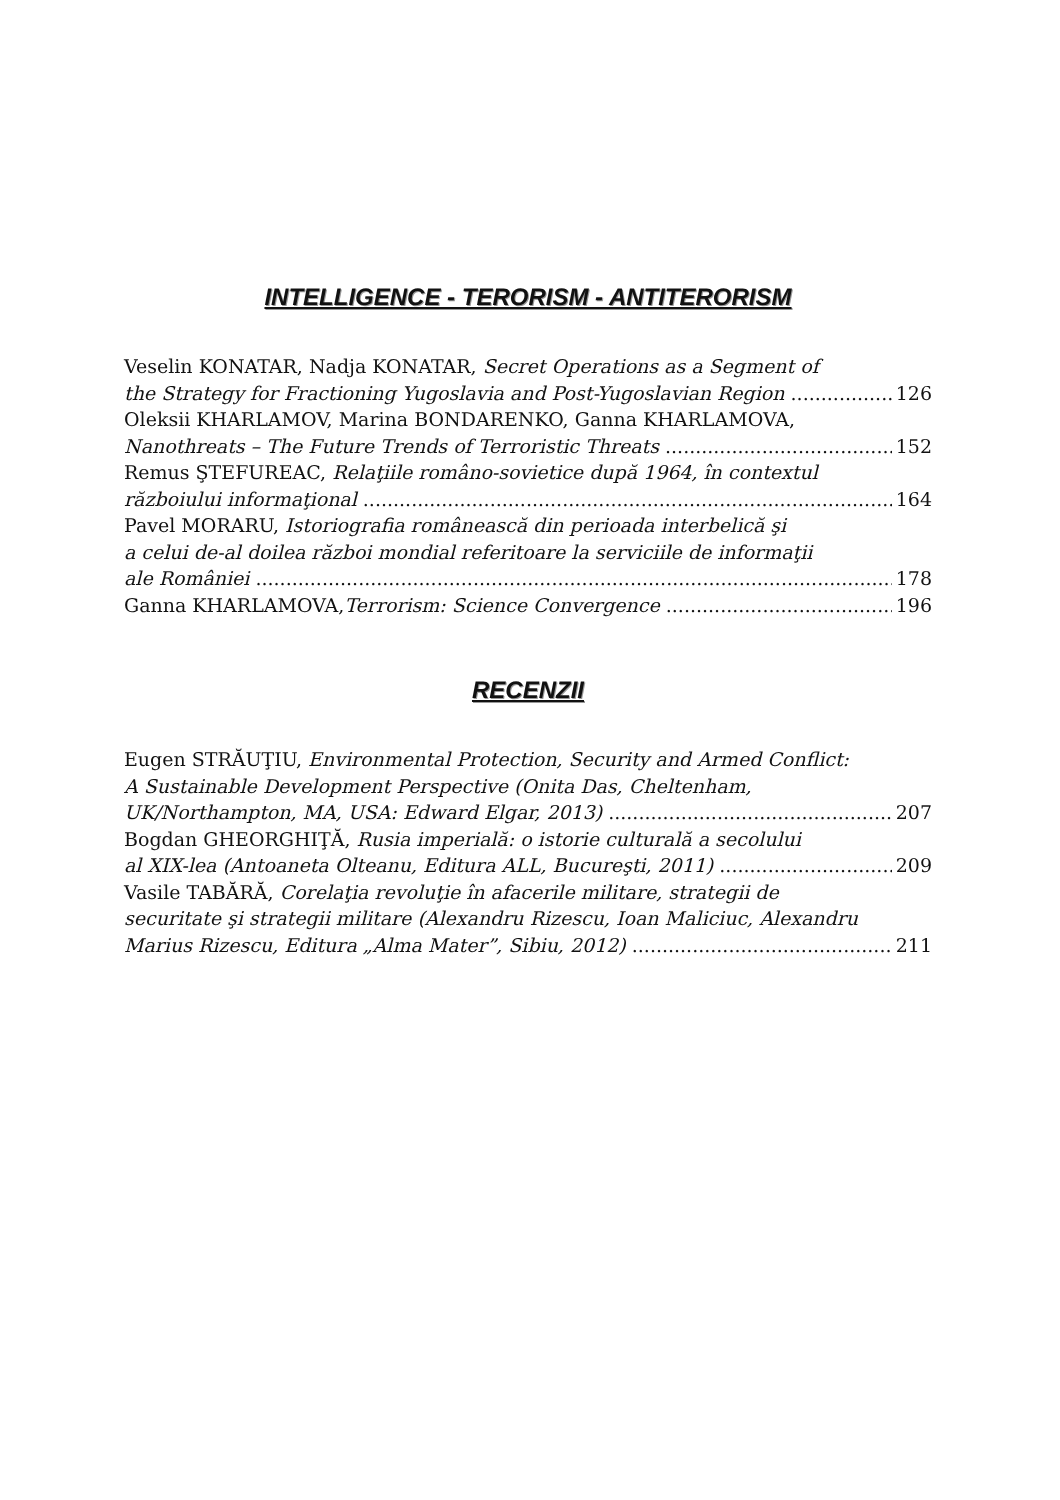INTELLIGENCE - TERORISM - ANTITERORISM
Veselin KONATAR, Nadja KONATAR, Secret Operations as a Segment of
the Strategy for Fractioning Yugoslavia and Post-Yugoslavian Region 126
Oleksii KHARLAMOV, Marina BONDARENKO, Ganna KHARLAMOVA,
Nanothreats – The Future Trends of Terroristic Threats 152
Remus ŞTEFUREAC, Relaţiile româno-sovietice după 1964, în contextul
războiului informaţional 164
Pavel MORARU, Istoriografia românească din perioada interbelică şi
a celui de-al doilea război mondial referitoare la serviciile de informaţii
ale României 178
Ganna KHARLAMOVA,Terrorism: Science Convergence 196
RECENZII
Eugen STRĂUŢIU, Environmental Protection, Security and Armed Conflict:
A Sustainable Development Perspective (Onita Das, Cheltenham,
UK/Northampton, MA, USA: Edward Elgar, 2013) 207
Bogdan GHEORGHIŢĂ, Rusia imperială: o istorie culturală a secolului
al XIX-lea (Antoaneta Olteanu, Editura ALL, Bucureşti, 2011) 209
Vasile TABĂRĂ, Corelaţia revoluţie în afacerile militare, strategii de
securitate şi strategii militare (Alexandru Rizescu, Ioan Maliciuc, Alexandru
Marius Rizescu, Editura „Alma Mater”, Sibiu, 2012) 211